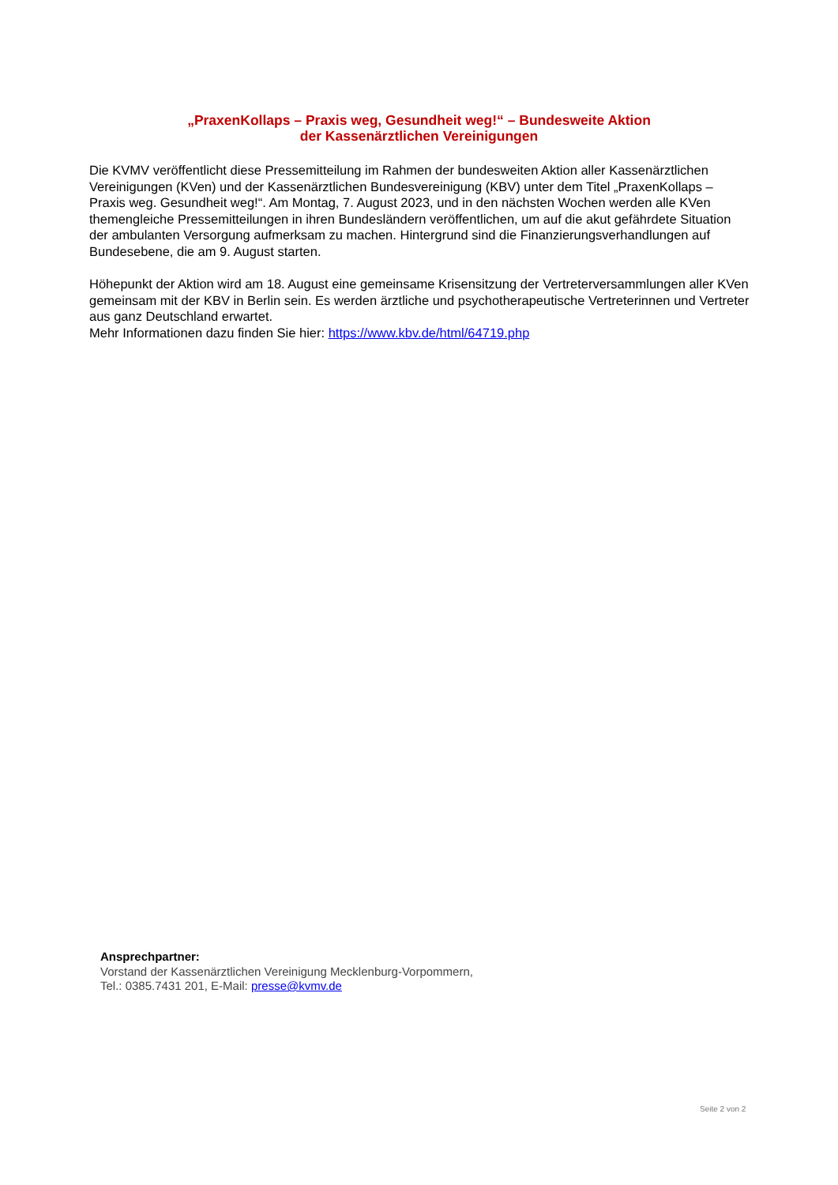„PraxenKollaps – Praxis weg, Gesundheit weg!“ – Bundesweite Aktion
der Kassenärztlichen Vereinigungen
Die KVMV veröffentlicht diese Pressemitteilung im Rahmen der bundesweiten Aktion aller Kassenärztlichen Vereinigungen (KVen) und der Kassenärztlichen Bundesvereinigung (KBV) unter dem Titel „PraxenKollaps – Praxis weg. Gesundheit weg!“. Am Montag, 7. August 2023, und in den nächsten Wochen werden alle KVen themengleiche Pressemitteilungen in ihren Bundesländern veröffentlichen, um auf die akut gefährdete Situation der ambulanten Versorgung aufmerksam zu machen. Hintergrund sind die Finanzierungsverhandlungen auf Bundesebene, die am 9. August starten.
Höhepunkt der Aktion wird am 18. August eine gemeinsame Krisensitzung der Vertreterversammlungen aller KVen gemeinsam mit der KBV in Berlin sein. Es werden ärztliche und psychotherapeutische Vertreterinnen und Vertreter aus ganz Deutschland erwartet.
Mehr Informationen dazu finden Sie hier: https://www.kbv.de/html/64719.php
Ansprechpartner:
Vorstand der Kassenärztlichen Vereinigung Mecklenburg-Vorpommern,
Tel.: 0385.7431 201, E-Mail: presse@kvmv.de
Seite 2 von 2